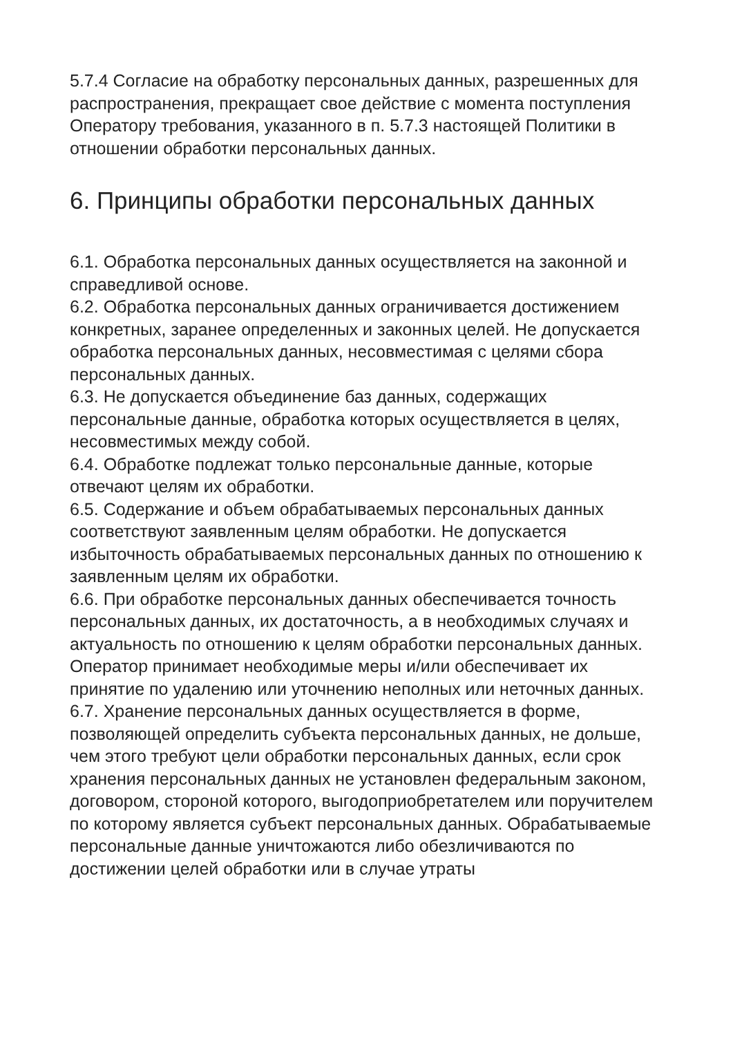5.7.4 Согласие на обработку персональных данных, разрешенных для распространения, прекращает свое действие с момента поступления Оператору требования, указанного в п. 5.7.3 настоящей Политики в отношении обработки персональных данных.
6. Принципы обработки персональных данных
6.1. Обработка персональных данных осуществляется на законной и справедливой основе.
6.2. Обработка персональных данных ограничивается достижением конкретных, заранее определенных и законных целей. Не допускается обработка персональных данных, несовместимая с целями сбора персональных данных.
6.3. Не допускается объединение баз данных, содержащих персональные данные, обработка которых осуществляется в целях, несовместимых между собой.
6.4. Обработке подлежат только персональные данные, которые отвечают целям их обработки.
6.5. Содержание и объем обрабатываемых персональных данных соответствуют заявленным целям обработки. Не допускается избыточность обрабатываемых персональных данных по отношению к заявленным целям их обработки.
6.6. При обработке персональных данных обеспечивается точность персональных данных, их достаточность, а в необходимых случаях и актуальность по отношению к целям обработки персональных данных. Оператор принимает необходимые меры и/или обеспечивает их принятие по удалению или уточнению неполных или неточных данных.
6.7. Хранение персональных данных осуществляется в форме, позволяющей определить субъекта персональных данных, не дольше, чем этого требуют цели обработки персональных данных, если срок хранения персональных данных не установлен федеральным законом, договором, стороной которого, выгодоприобретателем или поручителем по которому является субъект персональных данных. Обрабатываемые персональные данные уничтожаются либо обезличиваются по достижении целей обработки или в случае утраты